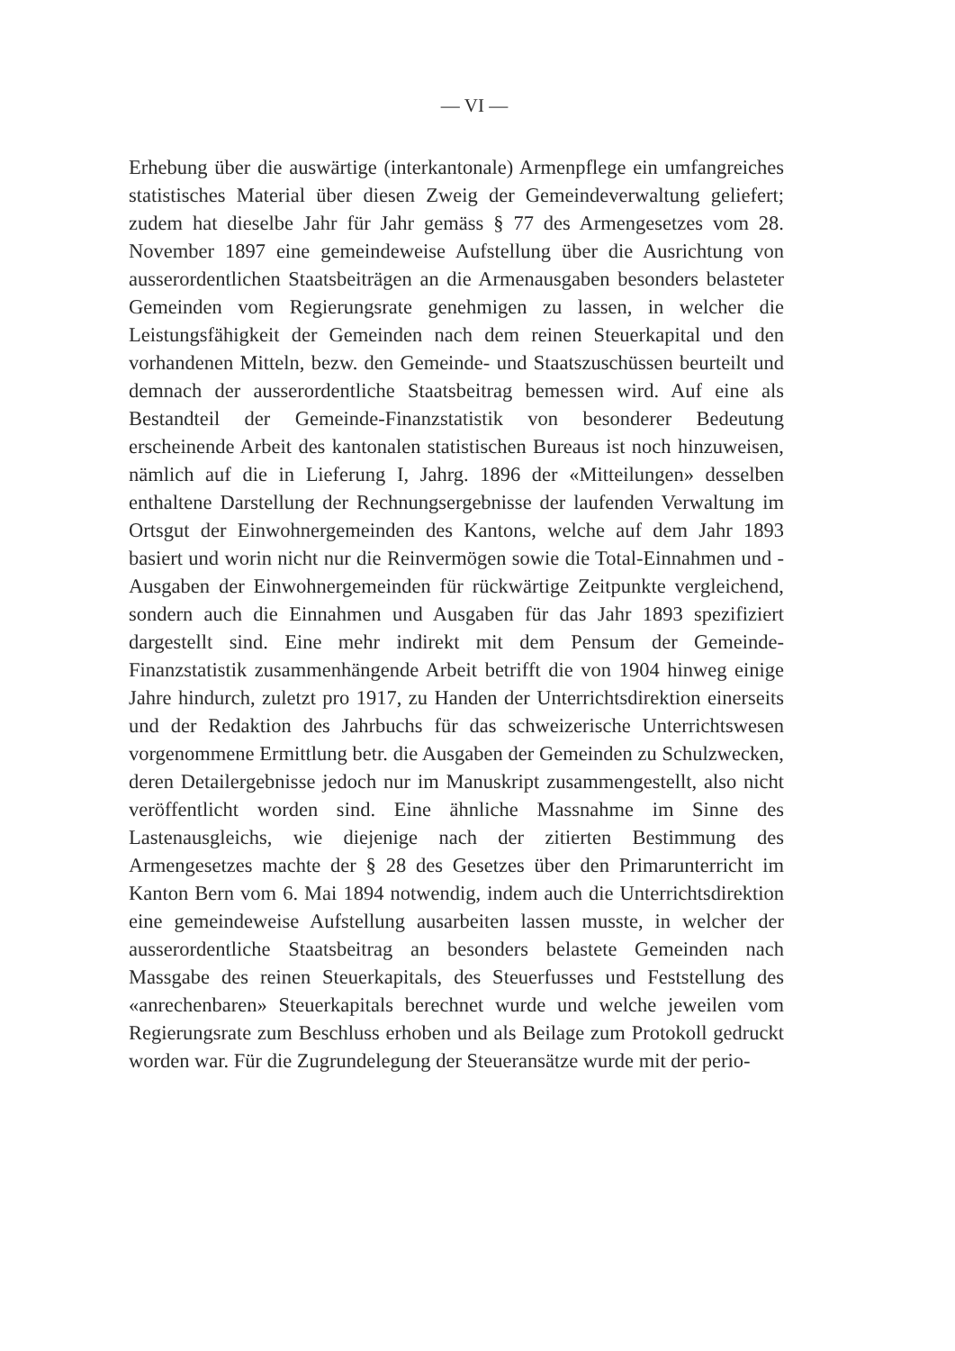— VI —
Erhebung über die auswärtige (interkantonale) Armenpflege ein umfangreiches statistisches Material über diesen Zweig der Gemeindeverwaltung geliefert; zudem hat dieselbe Jahr für Jahr gemäss § 77 des Armengesetzes vom 28. November 1897 eine gemeindeweise Aufstellung über die Ausrichtung von ausserordentlichen Staatsbeiträgen an die Armenausgaben besonders belasteter Gemeinden vom Regierungsrate genehmigen zu lassen, in welcher die Leistungsfähigkeit der Gemeinden nach dem reinen Steuerkapital und den vorhandenen Mitteln, bezw. den Gemeinde- und Staatszuschüssen beurteilt und demnach der ausserordentliche Staatsbeitrag bemessen wird. Auf eine als Bestandteil der Gemeinde-Finanzstatistik von besonderer Bedeutung erscheinende Arbeit des kantonalen statistischen Bureaus ist noch hinzuweisen, nämlich auf die in Lieferung I, Jahrg. 1896 der «Mitteilungen» desselben enthaltene Darstellung der Rechnungsergebnisse der laufenden Verwaltung im Ortsgut der Einwohnergemeinden des Kantons, welche auf dem Jahr 1893 basiert und worin nicht nur die Reinvermögen sowie die Total-Einnahmen und -Ausgaben der Einwohnergemeinden für rückwärtige Zeitpunkte vergleichend, sondern auch die Einnahmen und Ausgaben für das Jahr 1893 spezifiziert dargestellt sind. Eine mehr indirekt mit dem Pensum der Gemeinde-Finanzstatistik zusammenhängende Arbeit betrifft die von 1904 hinweg einige Jahre hindurch, zuletzt pro 1917, zu Handen der Unterrichtsdirektion einerseits und der Redaktion des Jahrbuchs für das schweizerische Unterrichtswesen vorgenommene Ermittlung betr. die Ausgaben der Gemeinden zu Schulzwecken, deren Detailergebnisse jedoch nur im Manuskript zusammengestellt, also nicht veröffentlicht worden sind. Eine ähnliche Massnahme im Sinne des Lastenausgleichs, wie diejenige nach der zitierten Bestimmung des Armengesetzes machte der § 28 des Gesetzes über den Primarunterricht im Kanton Bern vom 6. Mai 1894 notwendig, indem auch die Unterrichtsdirektion eine gemeindeweise Aufstellung ausarbeiten lassen musste, in welcher der ausserordentliche Staatsbeitrag an besonders belastete Gemeinden nach Massgabe des reinen Steuerkapitals, des Steuerfusses und Feststellung des «anrechenbaren» Steuerkapitals berechnet wurde und welche jeweilen vom Regierungsrate zum Beschluss erhoben und als Beilage zum Protokoll gedruckt worden war. Für die Zugrundelegung der Steueransätze wurde mit der perio-